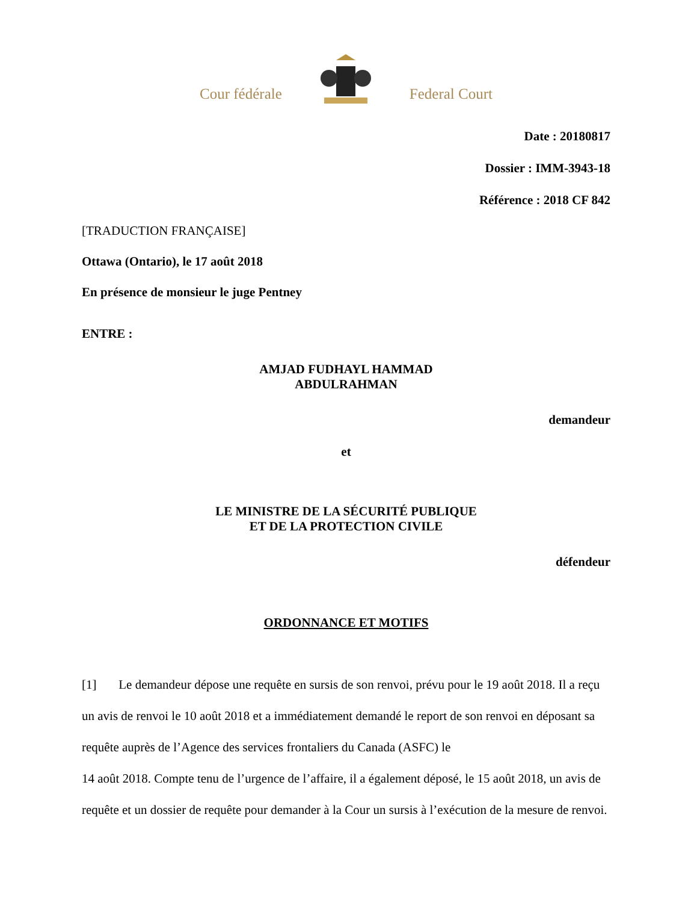Cour fédérale Federal Court
Date : 20180817
Dossier : IMM-3943-18
Référence : 2018 CF 842
[TRADUCTION FRANÇAISE]
Ottawa (Ontario), le 17 août 2018
En présence de monsieur le juge Pentney
ENTRE :
AMJAD FUDHAYL HAMMAD
ABDULRAHMAN
demandeur
et
LE MINISTRE DE LA SÉCURITÉ PUBLIQUE
ET DE LA PROTECTION CIVILE
défendeur
ORDONNANCE ET MOTIFS
[1] Le demandeur dépose une requête en sursis de son renvoi, prévu pour le 19 août 2018. Il a reçu un avis de renvoi le 10 août 2018 et a immédiatement demandé le report de son renvoi en déposant sa requête auprès de l’Agence des services frontaliers du Canada (ASFC) le
14 août 2018. Compte tenu de l’urgence de l’affaire, il a également déposé, le 15 août 2018, un avis de requête et un dossier de requête pour demander à la Cour un sursis à l’exécution de la mesure de renvoi.